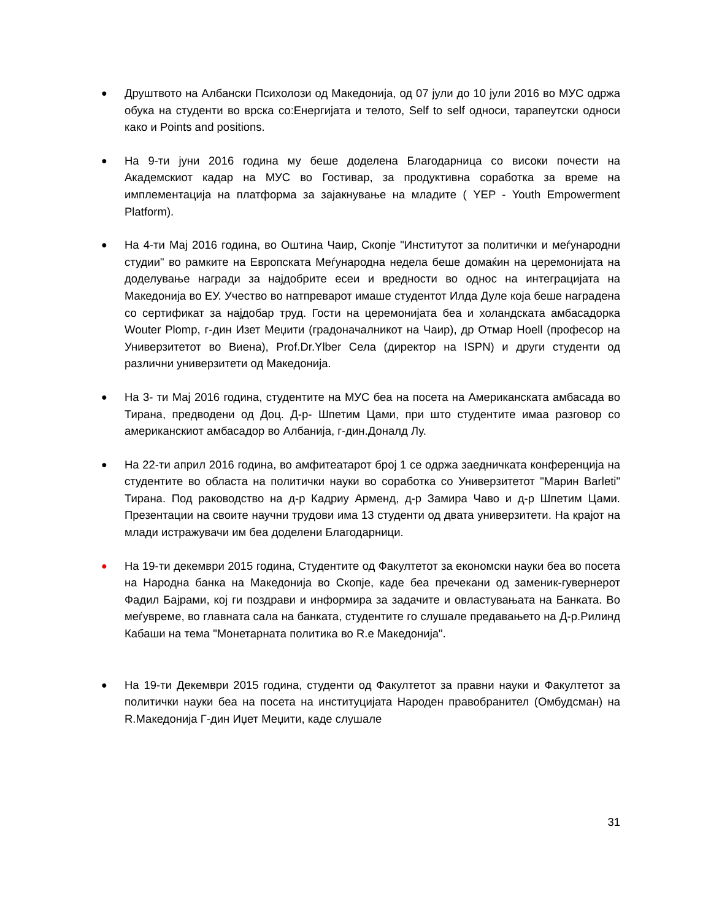● Друштвото на Албански Психолози од Македонија, од 07 јули до 10 јули 2016 во МУС одржа обука на студенти во врска со:Енергијата и телото, Self to self односи, тарапеутски односи како и Points and positions.
● На 9-ти јуни 2016 година му беше доделена Благодарница со високи почести на Академскиот кадар на МУС во Гостивар, за продуктивна соработка за време на имплементација на платформа за зајакнување на младите ( YEP - Youth Empowerment Platform).
● На 4-ти Мај 2016 година, во Оштина Чаир, Скопје "Институтот за политички и меѓународни студии" во рамките на Европската Меѓународна недела беше домаќин на церемонијата на доделување награди за најдобрите есеи и вредности во однос на интеграцијата на Македонија во ЕУ. Учество во натпреварот имаше студентот Илда Дуле која беше наградена со сертификат за најдобар труд. Гости на церемонијата беа и холандската амбасадорка Wouter Plomp, г-дин Изет Меџити (градоначалникот на Чаир), др Отмар Hoell (професор на Универзитетот во Виена), Prof.Dr.Ylber Села (директор на ISPN) и други студенти од различни универзитети од Македонија.
● На 3- ти Мај 2016 година, студентите на МУС беа на посета на Американската амбасада во Тирана, предводени од Доц. Д-р- Шпетим Цами, при што студентите имаа разговор со американскиот амбасадор во Албанија, г-дин.Доналд Лу.
● На 22-ти април 2016 година, во амфитеатарот број 1 се одржа заедничката конференција на студентите во областа на политички науки во соработка со Универзитетот "Марин Barleti" Тирана. Под раководство на д-р Кадриу Арменд, д-р Замира Чаво и д-р Шпетим Цами. Презентации на своите научни трудови има 13 студенти од двата универзитети. На крајот на млади истражувачи им беа доделени Благодарници.
● На 19-ти декември 2015 година, Студентите од Факултетот за економски науки беа во посета на Народна банка на Македонија во Скопје, каде беа пречекани од заменик-гувернерот Фадил Бајрами, кој ги поздрави и информира за задачите и овластувањата на Банката. Во меѓувреме, во главната сала на банката, студентите го слушале предавањето на Д-р.Рилинд Кабаши на тема "Монетарната политика во R.е Македонија".
● На 19-ти Декември 2015 година, студенти од Факултетот за правни науки и Факултетот за политички науки беа на посета на институцијата Народен правобранител (Омбудсман) на R.Македонија Г-дин Иџет Меџити, каде слушале
31